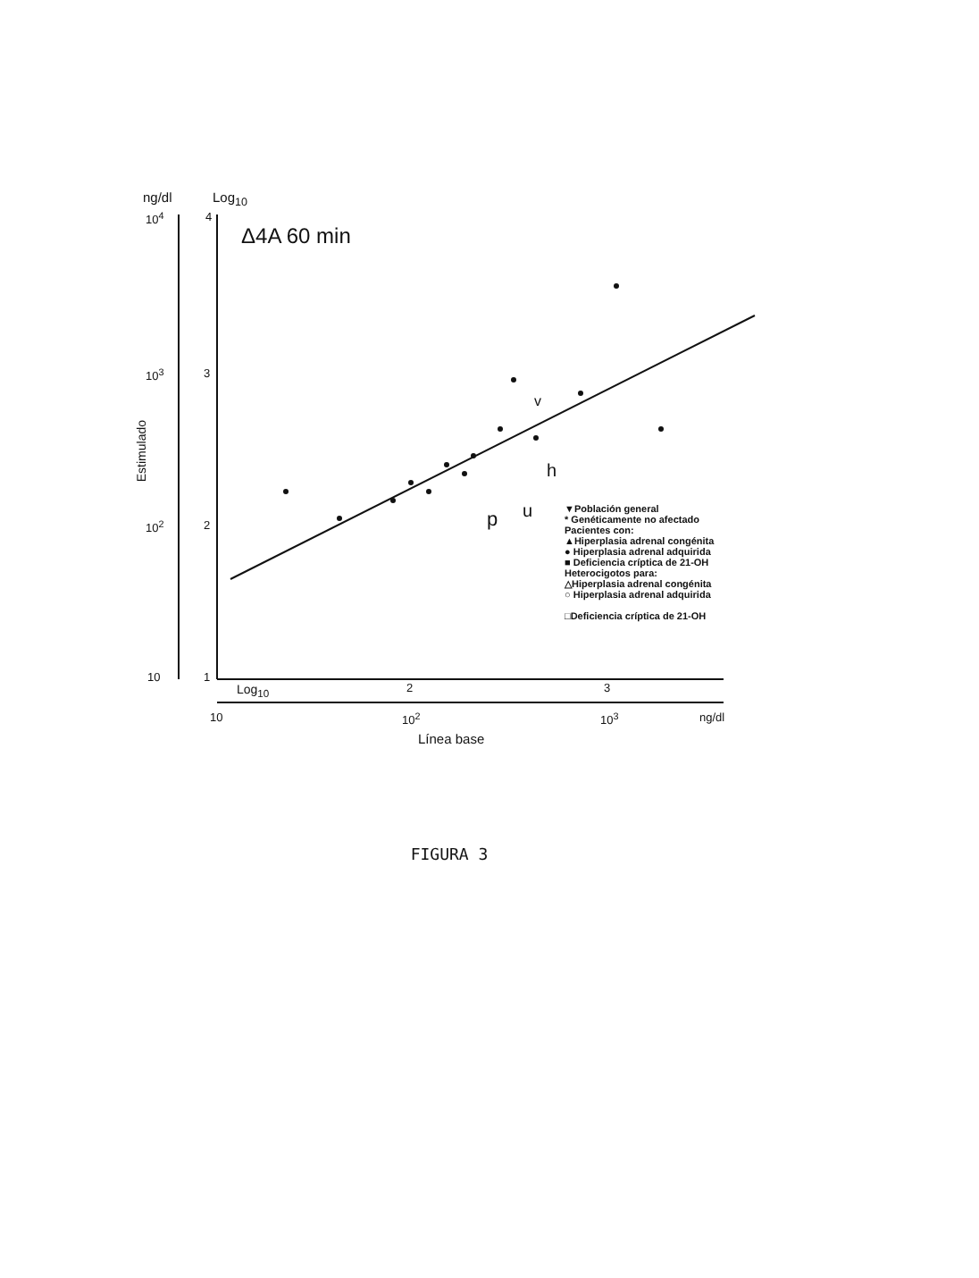ng/dl Log<sub>10</sub>
Δ4A 60 min
10<sup>4</sup> 4
10<sup>3</sup> 3
10<sup>2</sup> 2
10 1
Estimulado
v
h
p u
▼Población general
* Genéticamente no afectado
Pacientes con:
▲Hiperplasia adrenal congénita
● Hiperplasia adrenal adquirida
■ Deficiencia críptica de 21-OH
Heterocigotos para:
△Hiperplasia adrenal congénita
○ Hiperplasia adrenal adquirida
□Deficiencia críptica de 21-OH
Log<sub>10</sub> 2 3
10 10<sup>2</sup> 10<sup>3</sup> ng/dl
Línea base
FIGURA 3